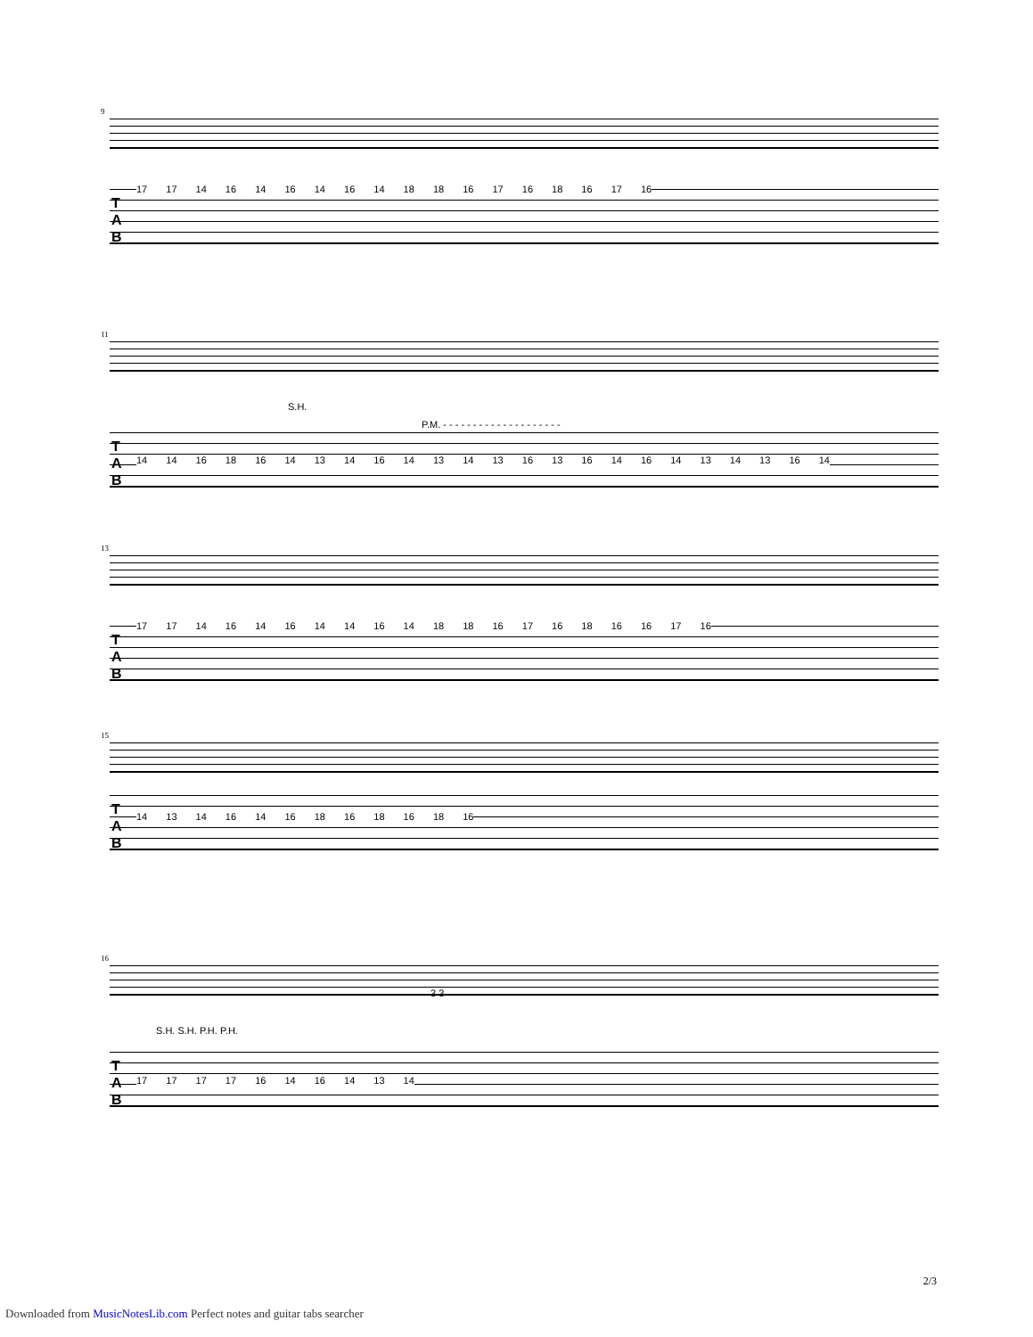9
T
A
B
17 17 14 16 14 16 14 16 14 18 18 16 17 16 18 16 17 16
11
S.H.
P.M. - - - - - - - - - - - - - - - - - - - -
T
A
B
14 14 16 18 16 14 13 14 16 14 13 14 13 16 13 16 14 16 14 13 14 13 16 14
13
T
A
B
17 17 14 16 14 16 14 14 16 14 18 18 16 17 16 18 16 16 17 16
15
T
A
B
14 13 14 16 14 16 18 16 18 16 18 16
16
S.H. S.H. P.H. P.H.
T
A
B
17 17 17 17 16 14 16 14 13 14
3 3
2/3
Downloaded from MusicNotesLib.com Perfect notes and guitar tabs searcher